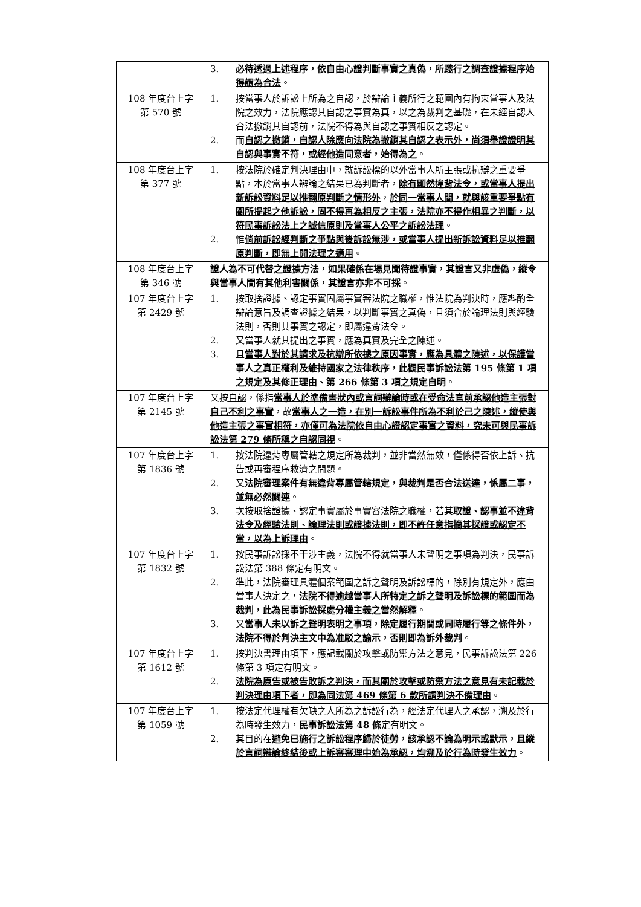| | 3. 必待透過上述程序，依自由心證判斷事實之真偽，所踐行之調查證據程序始得謂為合法 。 |
| 108 年度台上字 第 570 號 | 1. 按當事人於訴訟上所為之自認，於辯論主義所行之範圍內有拘束當事人及法院之效力，法院應認其自認之事實為真，以之為裁判之基礎，在未經自認人合法撤銷其自認前，法院不得為與自認之事實相反之認定。 2. 而 自認之撤銷，自認人除應向法院為撤銷其自認之表示外，尚須舉證證明其自認與事實不符，或經他造同意者，始得為之 。 |
| 108 年度台上字 第 377 號 | 1. 按法院於確定判決理由中，就訴訟標的以外當事人所主張或抗辯之重要爭點，本於當事人辯論之結果已為判斷者， 除有顯然違背法令，或當事人提出新訴訟資料足以推翻原判斷之情形外 ， 於同一當事人間，就與該重要爭點有關所提起之他訴訟，固不得再為相反之主張，法院亦不得作相異之判斷，以符民事訴訟法上之誠信原則及當事人公平之訴訟法理 。 2. 惟 倘前訴訟經判斷之爭點與後訴訟無涉，或當事人提出新訴訟資料足以推翻原判斷，即無上開法理之適用 。 |
| 108 年度台上字 第 346 號 | 證人為不可代替之證據方法，如果確係在場見聞待證事實，其證言又非虛偽，縱令與當事人間有其他利害關係，其證言亦非不可採 。 |
| 107 年度台上字 第 2429 號 | 1. 按取捨證據、認定事實固屬事實審法院之職權，惟法院為判決時，應斟酌全辯論意旨及調查證據之結果，以判斷事實之真偽，且須合於論理法則與經驗法則，否則其事實之認定，即屬違背法令。 2. 又當事人就其提出之事實，應為真實及完全之陳述。 3. 且 當事人對於其請求及抗辯所依據之原因事實，應為具體之陳述，以保護當事人之真正權利及維持國家之法律秩序，此觀民事訴訟法第 195 條第 1 項之規定及其修正理由、第 266 條第 3 項之規定自明 。 |
| 107 年度台上字 第 2145 號 | 又按 自認 ，係指 當事人於準備書狀內或言詞辯論時或在受命法官前承認他造主張對自己不利之事實 ，故 當事人之一造，在別一訴訟事件所為不利於己之陳述，縱使與他造主張之事實相符，亦僅可為法院依自由心證認定事實之資料，究未可與民事訴訟法第 279 條所稱之自認同視 。 |
| 107 年度台上字 第 1836 號 | 1. 按法院違背專屬管轄之規定所為裁判，並非當然無效，僅係得否依上訴、抗告或再審程序救濟之問題。 2. 又 法院審理案件有無違背專屬管轄規定，與裁判是否合法送達，係屬二事，並無必然關連 。 3. 次按取捨證據、認定事實屬於事實審法院之職權，若其 取證、認事並不違背法令及經驗法則、論理法則或證據法則，即不許任意指摘其採證或認定不當，以為上訴理由 。 |
| 107 年度台上字 第 1832 號 | 1. 按民事訴訟採不干涉主義，法院不得就當事人未聲明之事項為判決，民事訴訟法第 388 條定有明文。 2. 準此，法院審理具體個案範圍之訴之聲明及訴訟標的，除別有規定外，應由當事人決定之， 法院不得逾越當事人所特定之訴之聲明及訴訟標的範圍而為裁判，此為民事訴訟採處分權主義之當然解釋 。 3. 又 當事人未以訴之聲明表明之事項，除定履行期間或同時履行等之條件外，法院不得於判決主文中為准駁之諭示，否則即為訴外裁判 。 |
| 107 年度台上字 第 1612 號 | 1. 按判決書理由項下，應記載關於攻擊或防禦方法之意見，民事訴訟法第 226 條第 3 項定有明文。 2. 法院為原告或被告敗訴之判決，而其關於攻擊或防禦方法之意見有未記載於判決理由項下者，即為同法第 469 條第 6 款所謂判決不備理由 。 |
| 107 年度台上字 第 1059 號 | 1. 按法定代理權有欠缺之人所為之訴訟行為，經法定代理人之承認，溯及於行為時發生效力， 民事訴訟法第 48 條 定有明文。 2. 其目的在 避免已施行之訴訟程序歸於徒勞，該承認不論為明示或默示，且縱於言詞辯論終結後或上訴審審理中始為承認，均溯及於行為時發生效力 。 |